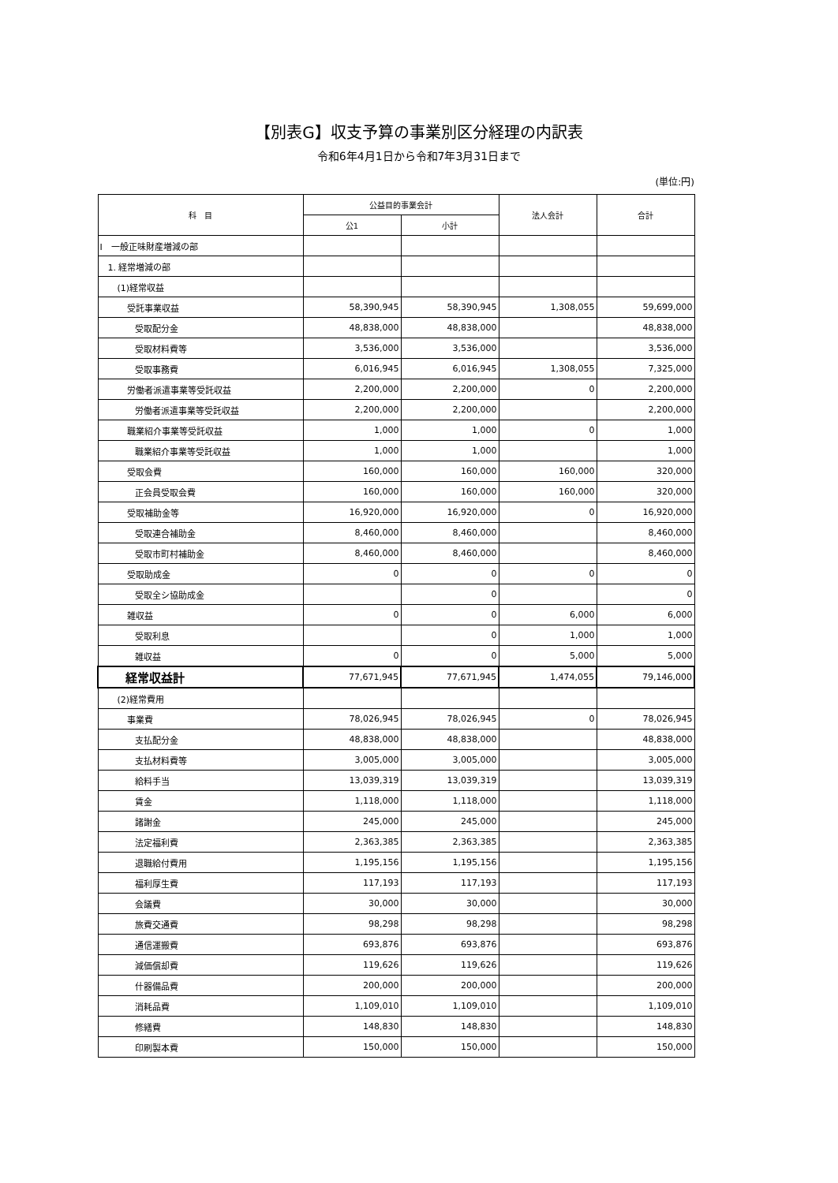【別表G】収支予算の事業別区分経理の内訳表
令和6年4月1日から令和7年3月31日まで
(単位:円)
| 科 目 | 公益目的事業会計 | | 法人会計 | 合計 |
| --- | --- | --- | --- | --- |
| | 公1 | 小計 | | |
| Ⅰ 一般正味財産増減の部 | | | | |
| 1. 経常増減の部 | | | | |
| (1)経常収益 | | | | |
| 受託事業収益 | 58,390,945 | 58,390,945 | 1,308,055 | 59,699,000 |
| 受取配分金 | 48,838,000 | 48,838,000 | | 48,838,000 |
| 受取材料費等 | 3,536,000 | 3,536,000 | | 3,536,000 |
| 受取事務費 | 6,016,945 | 6,016,945 | 1,308,055 | 7,325,000 |
| 労働者派遣事業等受託収益 | 2,200,000 | 2,200,000 | 0 | 2,200,000 |
| 労働者派遣事業等受託収益 | 2,200,000 | 2,200,000 | | 2,200,000 |
| 職業紹介事業等受託収益 | 1,000 | 1,000 | 0 | 1,000 |
| 職業紹介事業等受託収益 | 1,000 | 1,000 | | 1,000 |
| 受取会費 | 160,000 | 160,000 | 160,000 | 320,000 |
| 正会員受取会費 | 160,000 | 160,000 | 160,000 | 320,000 |
| 受取補助金等 | 16,920,000 | 16,920,000 | 0 | 16,920,000 |
| 受取連合補助金 | 8,460,000 | 8,460,000 | | 8,460,000 |
| 受取市町村補助金 | 8,460,000 | 8,460,000 | | 8,460,000 |
| 受取助成金 | 0 | 0 | 0 | 0 |
| 受取全シ協助成金 | | 0 | | 0 |
| 雑収益 | 0 | 0 | 6,000 | 6,000 |
| 受取利息 | | 0 | 1,000 | 1,000 |
| 雑収益 | 0 | 0 | 5,000 | 5,000 |
| 経常収益計 | 77,671,945 | 77,671,945 | 1,474,055 | 79,146,000 |
| (2)経常費用 | | | | |
| 事業費 | 78,026,945 | 78,026,945 | 0 | 78,026,945 |
| 支払配分金 | 48,838,000 | 48,838,000 | | 48,838,000 |
| 支払材料費等 | 3,005,000 | 3,005,000 | | 3,005,000 |
| 給料手当 | 13,039,319 | 13,039,319 | | 13,039,319 |
| 賃金 | 1,118,000 | 1,118,000 | | 1,118,000 |
| 諸謝金 | 245,000 | 245,000 | | 245,000 |
| 法定福利費 | 2,363,385 | 2,363,385 | | 2,363,385 |
| 退職給付費用 | 1,195,156 | 1,195,156 | | 1,195,156 |
| 福利厚生費 | 117,193 | 117,193 | | 117,193 |
| 会議費 | 30,000 | 30,000 | | 30,000 |
| 旅費交通費 | 98,298 | 98,298 | | 98,298 |
| 通信運搬費 | 693,876 | 693,876 | | 693,876 |
| 減価償却費 | 119,626 | 119,626 | | 119,626 |
| 什器備品費 | 200,000 | 200,000 | | 200,000 |
| 消耗品費 | 1,109,010 | 1,109,010 | | 1,109,010 |
| 修繕費 | 148,830 | 148,830 | | 148,830 |
| 印刷製本費 | 150,000 | 150,000 | | 150,000 |